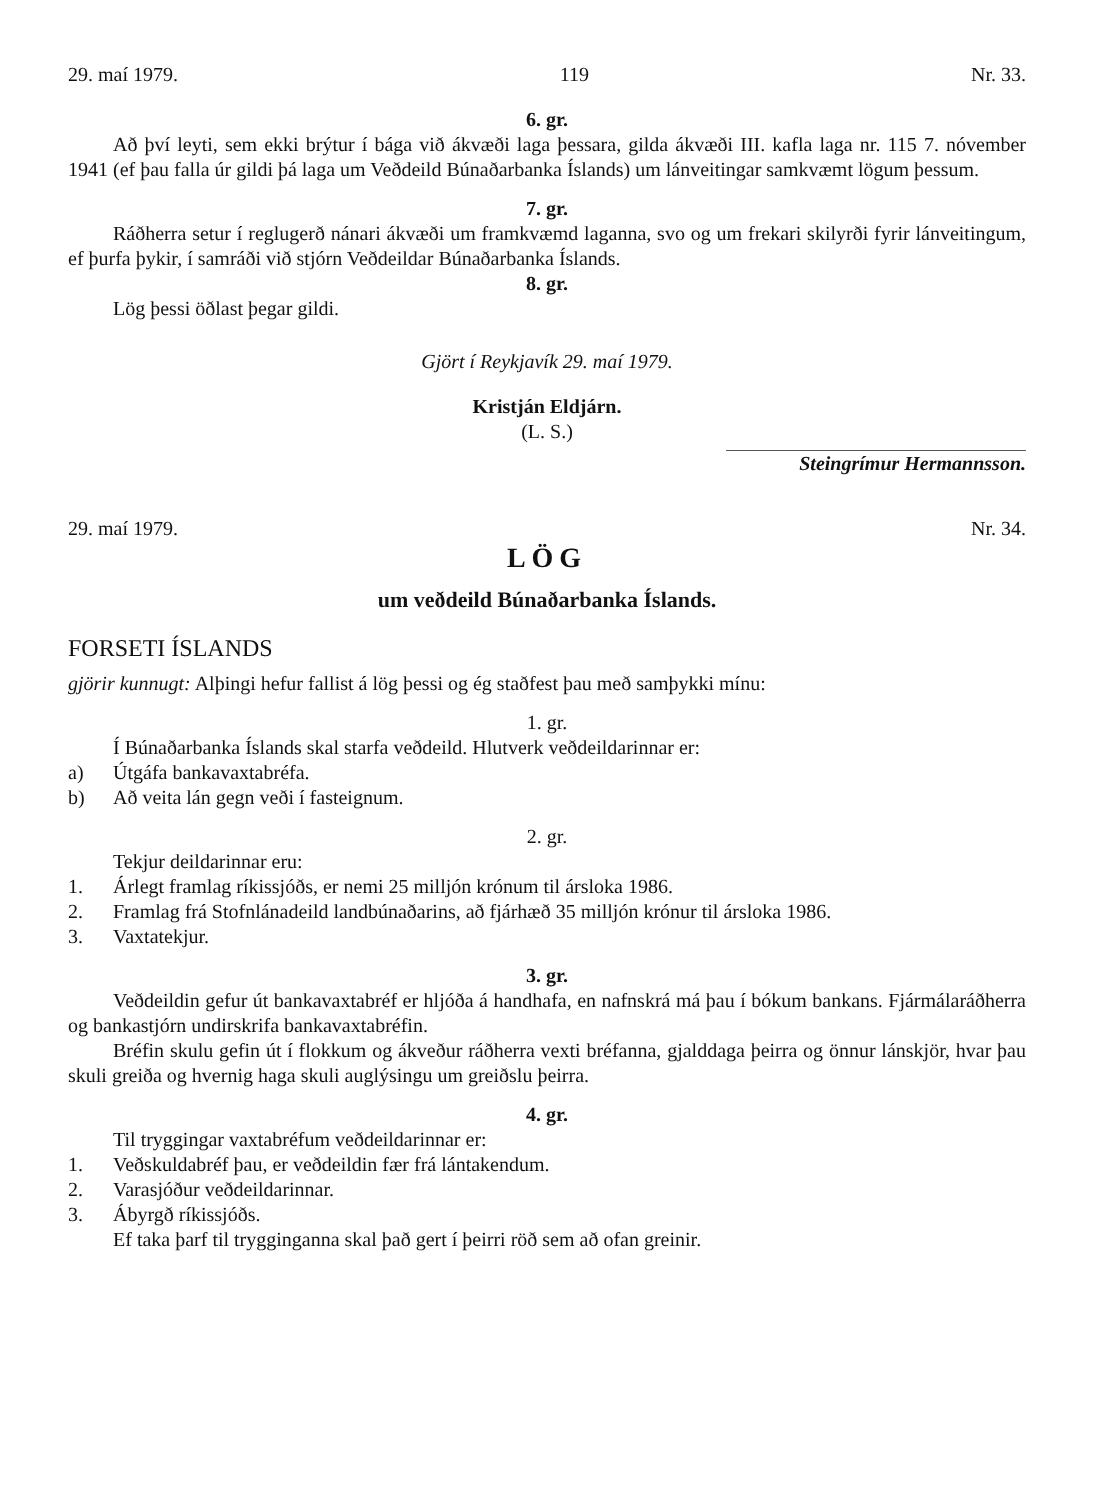29. maí 1979. 119 Nr. 33.
6. gr.
Að því leyti, sem ekki brýtur í bága við ákvæði laga þessara, gilda ákvæði III. kafla laga nr. 115 7. nóvember 1941 (ef þau falla úr gildi þá laga um Veðdeild Búnaðarbanka Íslands) um lánveitingar samkvæmt lögum þessum.
7. gr.
Ráðherra setur í reglugerð nánari ákvæði um framkvæmd laganna, svo og um frekari skilyrði fyrir lánveitingum, ef þurfa þykir, í samráði við stjórn Veðdeildar Búnaðarbanka Íslands.
8. gr.
Lög þessi öðlast þegar gildi.
Gjört í Reykjavík 29. maí 1979.
Kristján Eldjárn.
(L. S.)
Steingrímur Hermannsson.
29. maí 1979. Nr. 34.
LÖG
um veðdeild Búnaðarbanka Íslands.
FORSETI ÍSLANDS
gjörir kunnugt: Alþingi hefur fallist á lög þessi og ég staðfest þau með samþykki mínu:
1. gr.
Í Búnaðarbanka Íslands skal starfa veðdeild. Hlutverk veðdeildarinnar er:
a) Útgáfa bankavaxtabréfa.
b) Að veita lán gegn veði í fasteignum.
2. gr.
Tekjur deildarinnar eru:
1. Árlegt framlag ríkissjóðs, er nemi 25 milljón krónum til ársloka 1986.
2. Framlag frá Stofnlánadeild landbúnaðarins, að fjárhæð 35 milljón krónur til ársloka 1986.
3. Vaxtatekjur.
3. gr.
Veðdeildin gefur út bankavaxtabréf er hljóða á handhafa, en nafnskrá má þau í bókum bankans. Fjármálaráðherra og bankastjórn undirskrifa bankavaxtabréfin.
Bréfin skulu gefin út í flokkum og ákveður ráðherra vexti bréfanna, gjalddaga þeirra og önnur lánskjör, hvar þau skuli greiða og hvernig haga skuli auglýsingu um greiðslu þeirra.
4. gr.
Til tryggingar vaxtabréfum veðdeildarinnar er:
1. Veðskuldabréf þau, er veðdeildin fær frá lántakendum.
2. Varasjóður veðdeildarinnar.
3. Ábyrgð ríkissjóðs.
Ef taka þarf til trygginganna skal það gert í þeirri röð sem að ofan greinir.